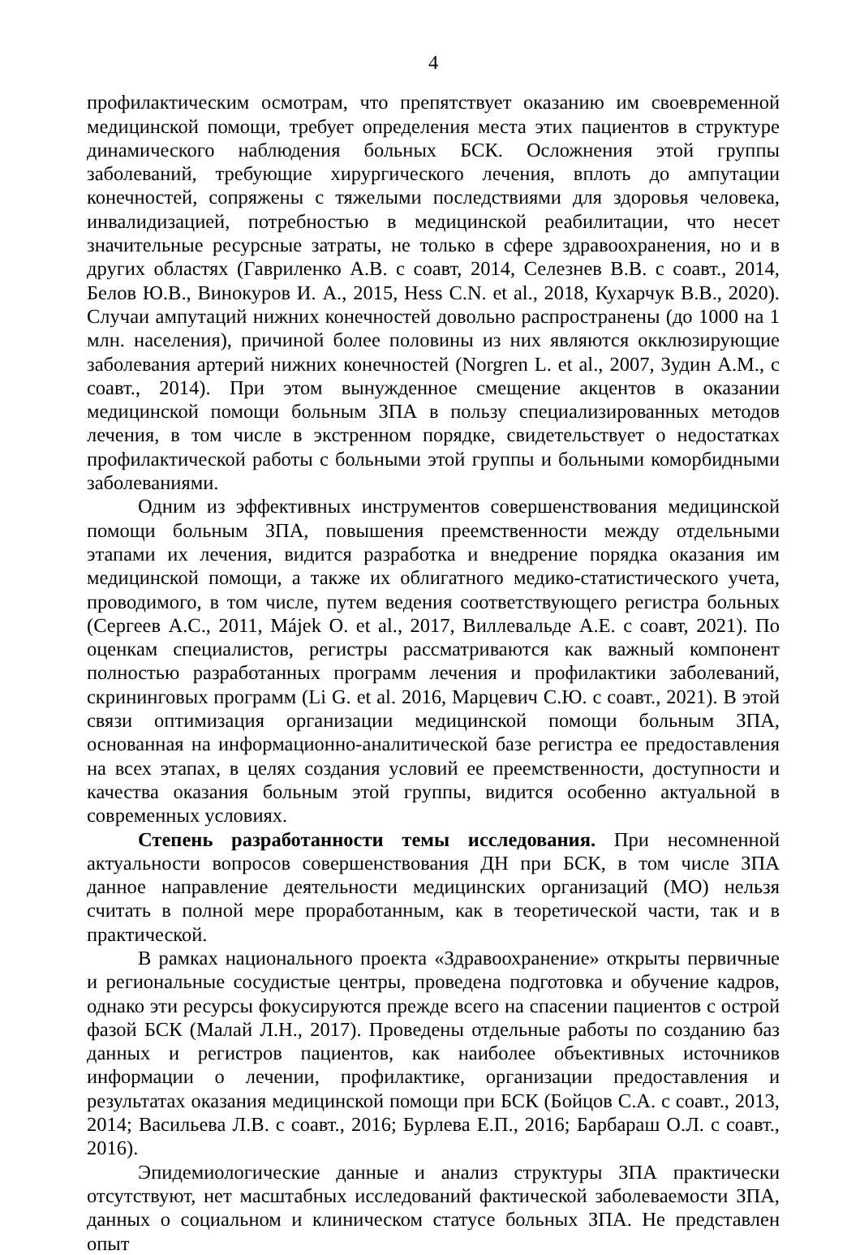4
профилактическим осмотрам, что препятствует оказанию им своевременной медицинской помощи, требует определения места этих пациентов в структуре динамического наблюдения больных БСК. Осложнения этой группы заболеваний, требующие хирургического лечения, вплоть до ампутации конечностей, сопряжены с тяжелыми последствиями для здоровья человека, инвалидизацией, потребностью в медицинской реабилитации, что несет значительные ресурсные затраты, не только в сфере здравоохранения, но и в других областях (Гавриленко А.В. с соавт, 2014, Селезнев В.В. с соавт., 2014, Белов Ю.В., Винокуров И. А., 2015, Hess C.N. et al., 2018, Кухарчук В.В., 2020). Случаи ампутаций нижних конечностей довольно распространены (до 1000 на 1 млн. населения), причиной более половины из них являются окклюзирующие заболевания артерий нижних конечностей (Norgren L. et al., 2007, Зудин А.М., с соавт., 2014). При этом вынужденное смещение акцентов в оказании медицинской помощи больным ЗПА в пользу специализированных методов лечения, в том числе в экстренном порядке, свидетельствует о недостатках профилактической работы с больными этой группы и больными коморбидными заболеваниями.
Одним из эффективных инструментов совершенствования медицинской помощи больным ЗПА, повышения преемственности между отдельными этапами их лечения, видится разработка и внедрение порядка оказания им медицинской помощи, а также их облигатного медико-статистического учета, проводимого, в том числе, путем ведения соответствующего регистра больных (Сергеев А.С., 2011, Májek O. et al., 2017, Виллевальде А.Е. с соавт, 2021). По оценкам специалистов, регистры рассматриваются как важный компонент полностью разработанных программ лечения и профилактики заболеваний, скрининговых программ (Li G. et al. 2016, Марцевич С.Ю. с соавт., 2021). В этой связи оптимизация организации медицинской помощи больным ЗПА, основанная на информационно-аналитической базе регистра ее предоставления на всех этапах, в целях создания условий ее преемственности, доступности и качества оказания больным этой группы, видится особенно актуальной в современных условиях.
Степень разработанности темы исследования. При несомненной актуальности вопросов совершенствования ДН при БСК, в том числе ЗПА данное направление деятельности медицинских организаций (МО) нельзя считать в полной мере проработанным, как в теоретической части, так и в практической.
В рамках национального проекта «Здравоохранение» открыты первичные и региональные сосудистые центры, проведена подготовка и обучение кадров, однако эти ресурсы фокусируются прежде всего на спасении пациентов с острой фазой БСК (Малай Л.Н., 2017). Проведены отдельные работы по созданию баз данных и регистров пациентов, как наиболее объективных источников информации о лечении, профилактике, организации предоставления и результатах оказания медицинской помощи при БСК (Бойцов С.А. с соавт., 2013, 2014; Васильева Л.В. с соавт., 2016; Бурлева Е.П., 2016; Барбараш О.Л. с соавт., 2016).
Эпидемиологические данные и анализ структуры ЗПА практически отсутствуют, нет масштабных исследований фактической заболеваемости ЗПА, данных о социальном и клиническом статусе больных ЗПА. Не представлен опыт